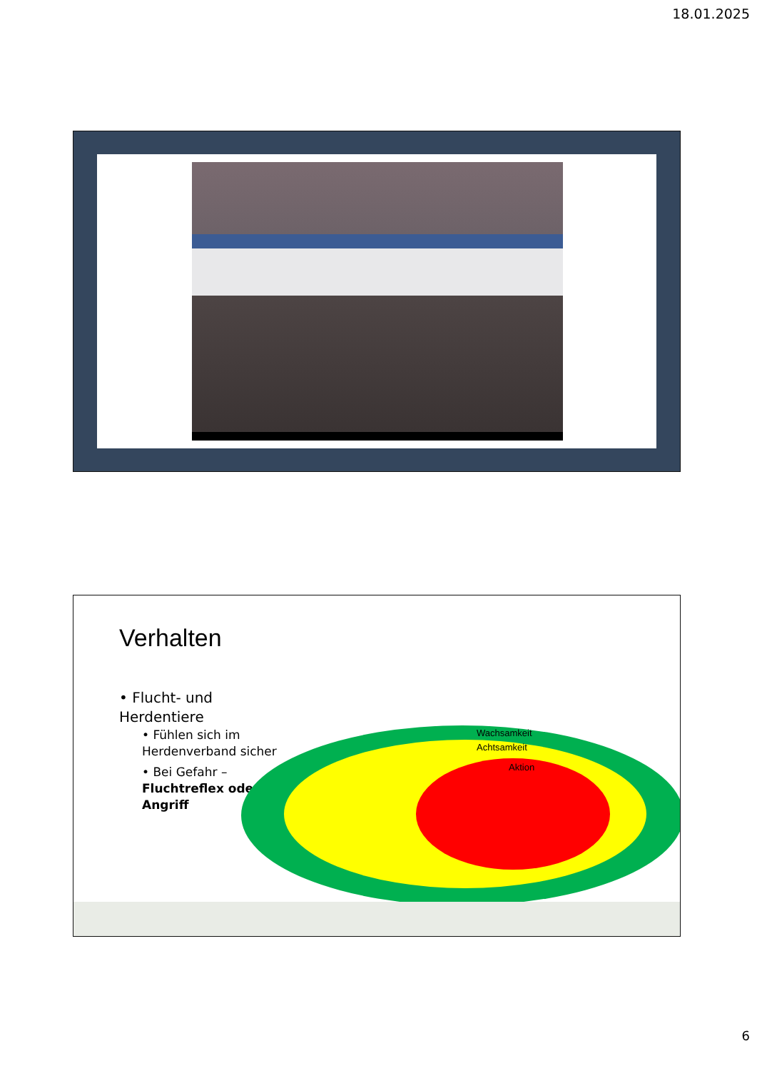18.01.2025
Verhalten
• Flucht- und Herdentiere
• Fühlen sich im Herdenverband sicher
• Bei Gefahr – Fluchtreflex oder Angriff
Wachsamkeit
Achtsamkeit
Aktion
6